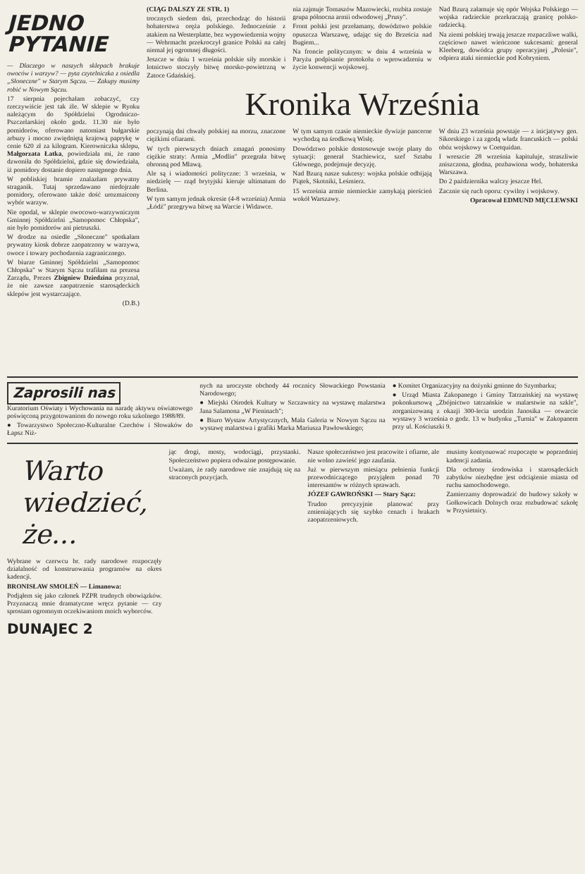JEDNO
PYTANIE
— Dlaczego w naszych sklepach brakuje owoców i warzyw? — pyta czytelniczka z osiedla „Słoneczne" w Starym Sączu. — Zakupy musimy robić w Nowym Sączu.
17 sierpnia pojechałam zobaczyć, czy rzeczywiście jest tak źle. W sklepie w Rynku należącym do Spółdzielni Ogrodniczo-Pszczelarskiej około godz. 11.30 nie było pomidorów, oferowano natomiast bułgarskie arbuzy i mocno zwiędniętą krajową paprykę w cenie 620 zł za kilogram. Kierowniczka sklepu, Małgorzata Łatka, powiedziała mi, że rano dzwoniła do Spółdzielni, gdzie się dowiedziała, iż pomidory dostanie dopiero następnego dnia.
W pobliskiej bramie znalazłam prywatny straganik. Tutaj sprzedawano niedojrzałe pomidory, oferowano także dość urozmaicony wybór warzyw.
Nie opodal, w sklepie owocowo-warzywniczym Gminnej Spółdzielni „Samopomoc Chłopska", nie było pomidorów ani pietruszki.
W drodze na osiedle „Słoneczne" spotkałam prywatny kiosk dobrze zaopatrzony w warzywa, owoce i towary pochodzenia zagranicznego.
W biurze Gminnej Spółdzielni „Samopomoc Chłopska" w Starym Sączu trafiłam na prezesa Zarządu, Prezes Zbigniew Dziedzina przyznał, że nie zawsze zaopatrzenie starosądeckich sklepów jest wystarczające.
(D.B.)
(CIĄG DALSZY ZE STR. 1)
trocznych siedem dni, przechodząc do historii bohaterstwa oręża polskiego. Jednocześnie z atakiem na Westerplatte, bez wypowiedzenia wojny — Wehrmacht przekroczył granice Polski na całej niemal jej ogromnej długości.
Jeszcze w dniu 1 września polskie siły morskie i lotnictwo stoczyły bitwę morsko-powietrzną w Zatoce Gdańskiej.
nia zajmuje Tomaszów Mazowiecki, rozbita zostaje grupa północna armii odwodowej „Prusy".
Front polski jest przełamany, dowództwo polskie opuszcza Warszawę, udając się do Brześcia nad Bugiem...
Na froncie politycznym: w dniu 4 września w Paryżu podpisanie protokołu o wprowadzeniu w życie konwencji wojskowej.
Nad Bzurą załamuje się opór Wojska Polskiego — wojska radzieckie przekraczają granicę polsko-radziecką.
Na ziemi polskiej trwają jeszcze rozpaczliwe walki, częściowo nawet wieńczone sukcesami: general Kleeberg, dowódca grupy operacyjnej „Polesie", odpiera ataki niemieckie pod Kobryniem.
Kronika Września
poczynają dni chwały polskiej na morzu, znaczone ciężkimi ofiarami.
W tych pierwszych dniach zmagań ponosimy ciężkie straty: Armia „Modlin" przegrała bitwę obronną pod Mławą.
Ale są i wiadomości polityczne: 3 września, w niedzielę — rząd brytyjski kieruje ultimatum do Berlina.
W tym samym jednak okresie (4-8 września) Armia „Łódź" przegrywa bitwę na Warcie i Widawce.
W tym samym czasie niemieckie dywizje pancerne wychodzą na środkową Wisłę.
Dowództwo polskie dostosowuje swoje plany do sytuacji: generał Stachiewicz, szef Sztabu Głównego, podejmuje decyzję.
Nad Bzurą nasze sukcesy: wojska polskie odbijają Piątek, Skotniki, Leśmierz.
15 września armie niemieckie zamykają pierścień wokół Warszawy.
W dniu 23 września powstaje — z inicjatywy gen. Sikorskiego i za zgodą władz francuskich — polski obóz wojskowy w Coetquidan.
I wreszcie 28 września kapituluje, straszliwie zniszczona, głodna, pozbawiona wody, bohaterska Warszawa.
Do 2 października walczy jeszcze Hel.
Zacznie się ruch oporu: cywilny i wojskowy.
Opracował EDMUND MĘCLEWSKI
Zaprosili nas
Kuratorium Oświaty i Wychowania na naradę aktywu oświatowego poświęconą przygotowaniom do nowego roku szkolnego 1988/89.
● Towarzystwo Społeczno-Kulturalne Czechów i Słowaków do Łapsz Niż-
nych na uroczyste obchody 44 rocznicy Słowackiego Powstania Narodowego;
● Miejski Ośrodek Kultury w Szczawnicy na wystawę malarstwa Jana Salamona „W Pieninach";
● Biuro Wystaw Artystycznych, Mała Galeria w Nowym Sączu na wystawę malarstwa i grafiki Marka Mariusza Pawłowskiego;
● Komitet Organizacyjny na dożynki gminne do Szymbarku;
● Urząd Miasta Zakopanego i Gminy Tatrzańskiej na wystawę pokonkursową „Zbójnictwo tatrzańskie w malarstwie na szkle", zorganizowaną z okazji 300-lecia urodzin Janosika — otwarcie wystawy 3 września o godz. 13 w budynku „Turnia" w Zakopanem przy ul. Kościuszki 9.
Warto wiedzieć, że...
Wybrane w czerwcu br. rady narodowe rozpoczęły działalność od konstruowania programów na okres kadencji.
BRONISŁAW SMOLEŃ — Limanowa:
Podjąłem się jako członek PZPR trudnych obowiązków. Przyznaczą mnie dramatyczne wręcz pytanie — czy sprostam ogromnym oczekiwaniom moich wyborców.
jąc drogi, mosty, wodociągi, przystanki. Społeczeństwo popiera odważne postępowanie.
Uważam, że rady narodowe nie znajdują się na straconych pozycjach.
Nasze społeczeństwo jest pracowite i ofiarne, ale nie wolno zawieść jego zaufania.
Już w pierwszym miesiącu pełnienia funkcji przewodniczącego przyjąłem ponad 70 interesantów w różnych sprawach.
JÓZEF GAWROŃSKI — Stary Sącz:
Trudno precyzyjnie planować przy zmieniających się szybko cenach i brakach zaopatrzeniowych.
musimy kontynuować rozpoczęte w poprzedniej kadencji zadania.
Dla ochrony środowiska i starosądeckich zabytków niezbędne jest odciążenie miasta od ruchu samochodowego.
Zamierzamy doprowadzić do budowy szkoły w Gołkowicach Dolnych oraz rozbudować szkołę w Przysietnicy.
DUNAJEC 2